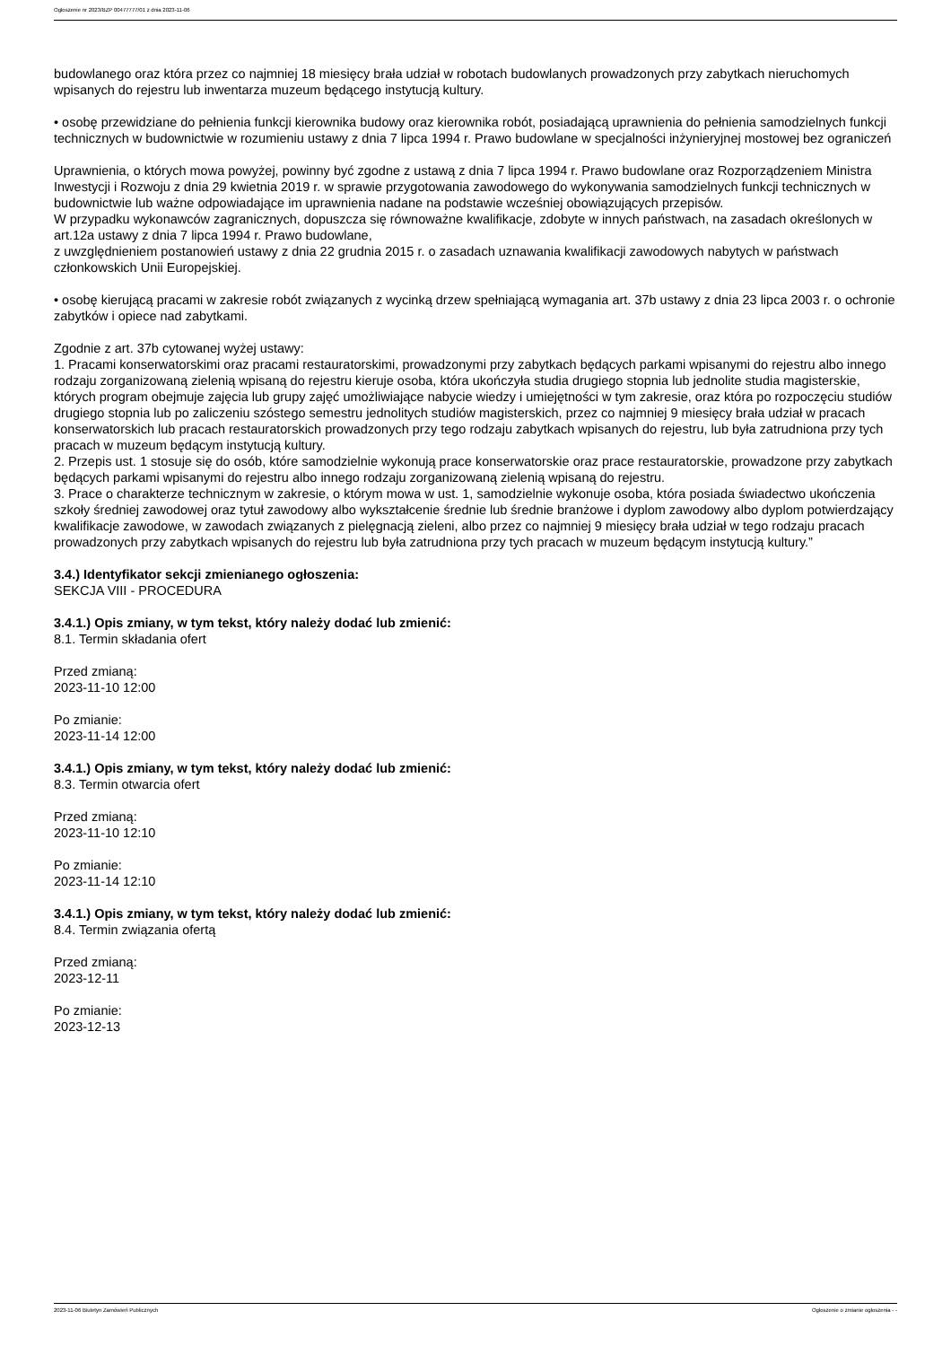Ogłoszenie nr 2023/BZP 00477777/01 z dnia 2023-11-06
budowlanego oraz która przez co najmniej 18 miesięcy brała udział w robotach budowlanych prowadzonych przy zabytkach nieruchomych wpisanych do rejestru lub inwentarza muzeum będącego instytucją kultury.
• osobę przewidziane do pełnienia funkcji kierownika budowy oraz kierownika robót, posiadającą uprawnienia do pełnienia samodzielnych funkcji technicznych w budownictwie w rozumieniu ustawy z dnia 7 lipca 1994 r. Prawo budowlane w specjalności inżynieryjnej mostowej bez ograniczeń
Uprawnienia, o których mowa powyżej, powinny być zgodne z ustawą z dnia 7 lipca 1994 r. Prawo budowlane oraz Rozporządzeniem Ministra Inwestycji i Rozwoju z dnia 29 kwietnia 2019 r. w sprawie przygotowania zawodowego do wykonywania samodzielnych funkcji technicznych w budownictwie lub ważne odpowiadające im uprawnienia nadane na podstawie wcześniej obowiązujących przepisów.
W przypadku wykonawców zagranicznych, dopuszcza się równoważne kwalifikacje, zdobyte w innych państwach, na zasadach określonych w art.12a ustawy z dnia 7 lipca 1994 r. Prawo budowlane,
z uwzględnieniem postanowień ustawy z dnia 22 grudnia 2015 r. o zasadach uznawania kwalifikacji zawodowych nabytych w państwach członkowskich Unii Europejskiej.
• osobę kierującą pracami w zakresie robót związanych z wycinką drzew spełniającą wymagania art. 37b ustawy z dnia 23 lipca 2003 r. o ochronie zabytków i opiece nad zabytkami.
Zgodnie z art. 37b cytowanej wyżej ustawy:
1. Pracami konserwatorskimi oraz pracami restauratorskimi, prowadzonymi przy zabytkach będących parkami wpisanymi do rejestru albo innego rodzaju zorganizowaną zielenią wpisaną do rejestru kieruje osoba, która ukończyła studia drugiego stopnia lub jednolite studia magisterskie, których program obejmuje zajęcia lub grupy zajęć umożliwiające nabycie wiedzy i umiejętności w tym zakresie, oraz która po rozpoczęciu studiów drugiego stopnia lub po zaliczeniu szóstego semestru jednolitych studiów magisterskich, przez co najmniej 9 miesięcy brała udział w pracach konserwatorskich lub pracach restauratorskich prowadzonych przy tego rodzaju zabytkach wpisanych do rejestru, lub była zatrudniona przy tych pracach w muzeum będącym instytucją kultury.
2. Przepis ust. 1 stosuje się do osób, które samodzielnie wykonują prace konserwatorskie oraz prace restauratorskie, prowadzone przy zabytkach będących parkami wpisanymi do rejestru albo innego rodzaju zorganizowaną zielenią wpisaną do rejestru.
3. Prace o charakterze technicznym w zakresie, o którym mowa w ust. 1, samodzielnie wykonuje osoba, która posiada świadectwo ukończenia szkoły średniej zawodowej oraz tytuł zawodowy albo wykształcenie średnie lub średnie branżowe i dyplom zawodowy albo dyplom potwierdzający kwalifikacje zawodowe, w zawodach związanych z pielęgnacją zieleni, albo przez co najmniej 9 miesięcy brała udział w tego rodzaju pracach prowadzonych przy zabytkach wpisanych do rejestru lub była zatrudniona przy tych pracach w muzeum będącym instytucją kultury.”
3.4.) Identyfikator sekcji zmienianego ogłoszenia:
SEKCJA VIII - PROCEDURA
3.4.1.) Opis zmiany, w tym tekst, który należy dodać lub zmienić:
8.1. Termin składania ofert
Przed zmianą:
2023-11-10 12:00
Po zmianie:
2023-11-14 12:00
3.4.1.) Opis zmiany, w tym tekst, który należy dodać lub zmienić:
8.3. Termin otwarcia ofert
Przed zmianą:
2023-11-10 12:10
Po zmianie:
2023-11-14 12:10
3.4.1.) Opis zmiany, w tym tekst, który należy dodać lub zmienić:
8.4. Termin związania ofertą
Przed zmianą:
2023-12-11
Po zmianie:
2023-12-13
2023-11-06 Biuletyn Zamówień Publicznych Ogłoszenie o zmianie ogłoszenia - -